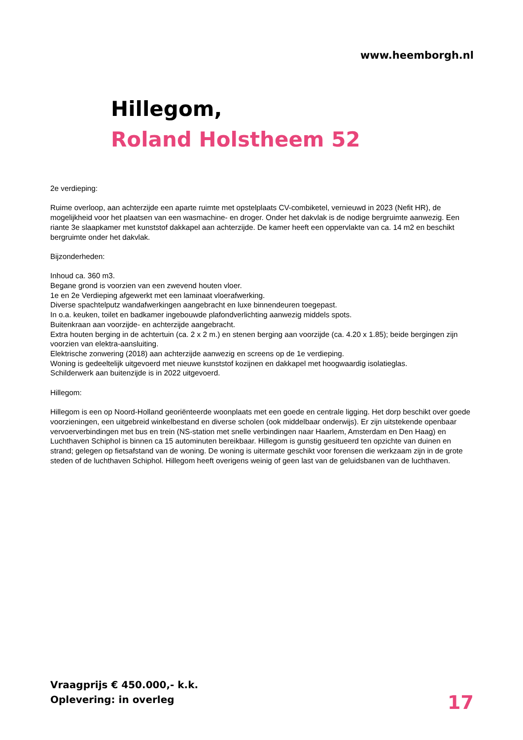www.heemborgh.nl
Hillegom,
Roland Holstheem 52
2e verdieping:
Ruime overloop, aan achterzijde een aparte ruimte met opstelplaats CV-combiketel, vernieuwd in 2023 (Nefit HR), de mogelijkheid voor het plaatsen van een wasmachine- en droger. Onder het dakvlak is de nodige bergruimte aanwezig. Een riante 3e slaapkamer met kunststof dakkapel aan achterzijde. De kamer heeft een oppervlakte van ca. 14 m2 en beschikt bergruimte onder het dakvlak.
Bijzonderheden:
Inhoud ca. 360 m3.
Begane grond is voorzien van een zwevend houten vloer.
1e en 2e Verdieping afgewerkt met een laminaat vloerafwerking.
Diverse spachtelputz wandafwerkingen aangebracht en luxe binnendeuren toegepast.
In o.a. keuken, toilet en badkamer ingebouwde plafondverlichting aanwezig middels spots.
Buitenkraan aan voorzijde- en achterzijde aangebracht.
Extra houten berging in de achtertuin (ca. 2 x 2 m.) en stenen berging aan voorzijde (ca. 4.20 x 1.85); beide bergingen zijn voorzien van elektra-aansluiting.
Elektrische zonwering (2018) aan achterzijde aanwezig en screens op de 1e verdieping.
Woning is gedeeltelijk uitgevoerd met nieuwe kunststof kozijnen en dakkapel met hoogwaardig isolatieglas.
Schilderwerk aan buitenzijde is in 2022 uitgevoerd.
Hillegom:
Hillegom is een op Noord-Holland georiënteerde woonplaats met een goede en centrale ligging. Het dorp beschikt over goede voorzieningen, een uitgebreid winkelbestand en diverse scholen (ook middelbaar onderwijs). Er zijn uitstekende openbaar vervoerverbindingen met bus en trein (NS-station met snelle verbindingen naar Haarlem, Amsterdam en Den Haag) en Luchthaven Schiphol is binnen ca 15 autominuten bereikbaar. Hillegom is gunstig gesitueerd ten opzichte van duinen en strand; gelegen op fietsafstand van de woning. De woning is uitermate geschikt voor forensen die werkzaam zijn in de grote steden of de luchthaven Schiphol. Hillegom heeft overigens weinig of geen last van de geluidsbanen van de luchthaven.
Vraagprijs € 450.000,- k.k.
Oplevering: in overleg
17